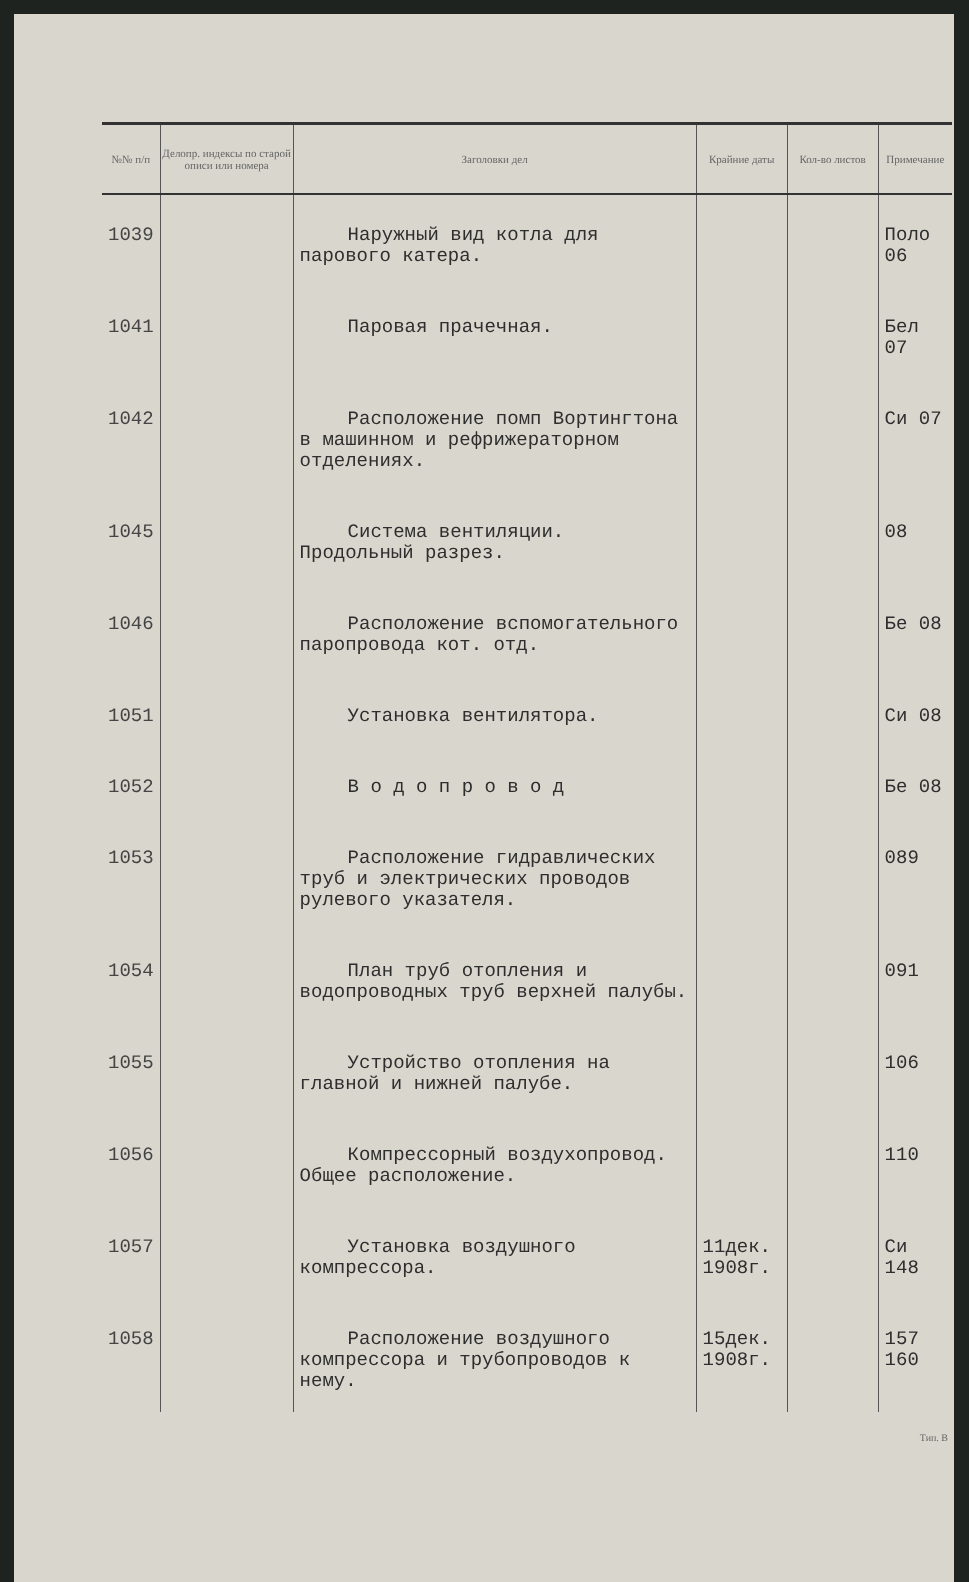| №№ п/п | Делопр. индексы по старой описи или номера | Заголовки дел | Крайние даты | Кол-во листов | Примечание |
| --- | --- | --- | --- | --- | --- |
| 1039 | | Наружный вид котла для парового катера. | | | Поло 06 |
| 1041 | | Паровая прачечная. | | | Бел 07 |
| 1042 | | Расположение помп Вортингтона в машинном и рефрижераторном отделениях. | | | Си 07 |
| 1045 | | Система вентиляции. Продольный разрез. | | | 08 |
| 1046 | | Расположение вспомогательного паропровода кот. отд. | | | Бе 08 |
| 1051 | | Установка вентилятора. | | | Си 08 |
| 1052 | | В о д о п р о в о д | | | Бе 08 |
| 1053 | | Расположение гидравлических труб и электрических проводов рулевого указателя. | | | 089 |
| 1054 | | План труб отопления и водопроводных труб верхней палубы. | | | 091 |
| 1055 | | Устройство отопления на главной и нижней палубе. | | | 106 |
| 1056 | | Компрессорный воздухопровод. Общее расположение. | | | 110 |
| 1057 | | Установка воздушного компрессора. | 11дек. 1908г. | | Си 148 |
| 1058 | | Расположение воздушного компрессора и трубопроводов к нему. | 15дек. 1908г. | | 157 160 |
Тип. В